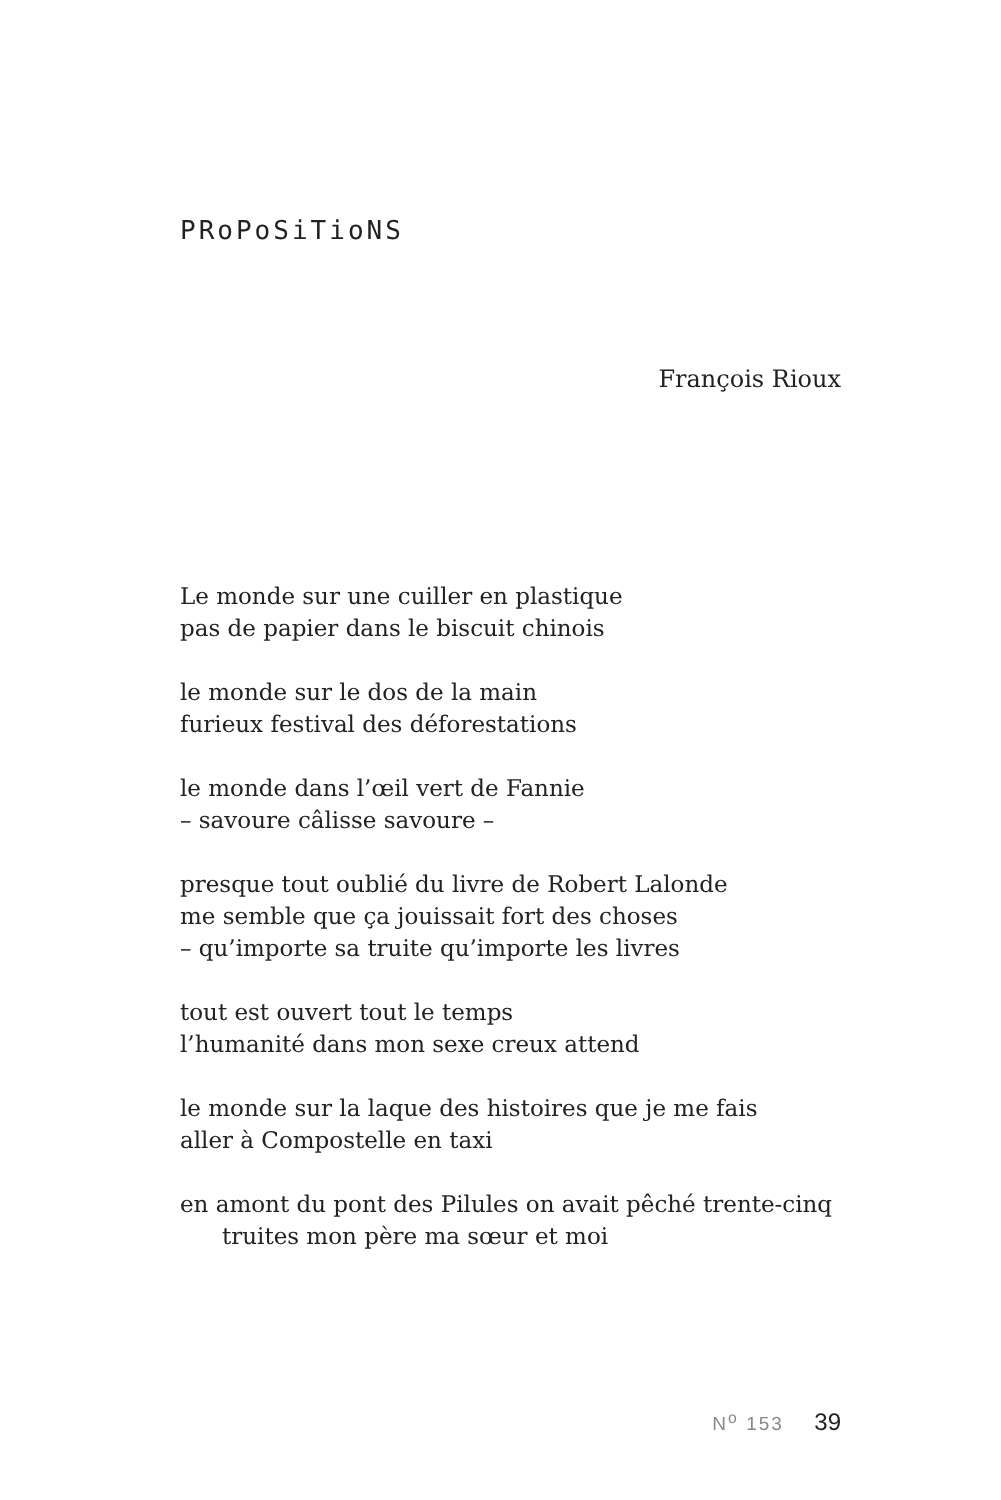PRoPoSiTioNS
François Rioux
Le monde sur une cuiller en plastique
pas de papier dans le biscuit chinois
le monde sur le dos de la main
furieux festival des déforestations
le monde dans l’œil vert de Fannie
– savoure câlisse savoure –
presque tout oublié du livre de Robert Lalonde
me semble que ça jouissait fort des choses
– qu’importe sa truite qu’importe les livres
tout est ouvert tout le temps
l’humanité dans mon sexe creux attend
le monde sur la laque des histoires que je me fais
aller à Compostelle en taxi
en amont du pont des Pilules on avait pêché trente-cinq
truites mon père ma sœur et moi
N<sup>o</sup> 153 39